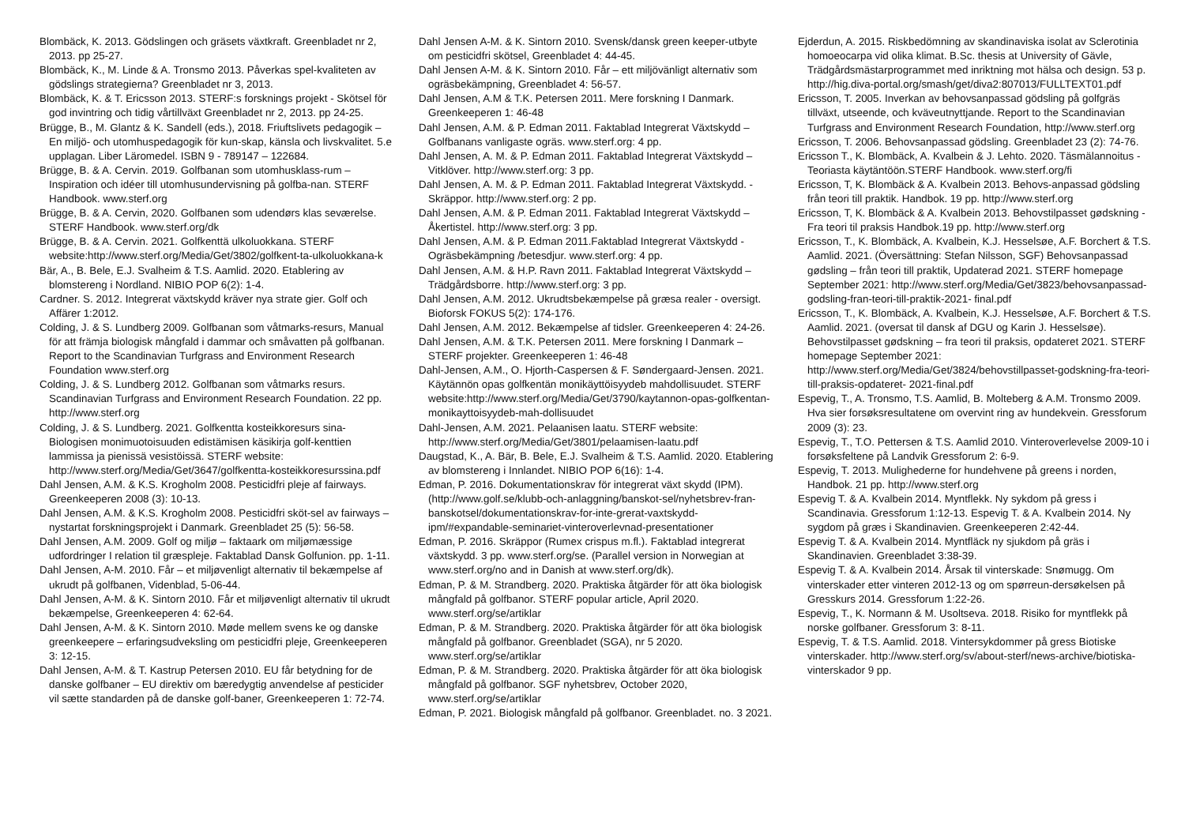Blombäck, K. 2013. Gödslingen och gräsets växtkraft. Greenbladet nr 2, 2013. pp 25-27.
Blombäck, K., M. Linde & A. Tronsmo 2013. Påverkas spel-kvaliteten av gödslings strategierna? Greenbladet nr 3, 2013.
Blombäck, K. & T. Ericsson 2013. STERF:s forsknings projekt - Skötsel för god invintring och tidig vårtillväxt Greenbladet nr 2, 2013. pp 24-25.
Brügge, B., M. Glantz & K. Sandell (eds.), 2018. Friuftslivets pedagogik – En miljö- och utomhuspedagogik för kun-skap, känsla och livskvalitet. 5.e upplagan. Liber Läromedel. ISBN 9 - 789147 – 122684.
Brügge, B. & A. Cervin. 2019. Golfbanan som utomhusklass-rum – Inspiration och idéer till utomhusundervisning på golfba-nan. STERF Handbook. www.sterf.org
Brügge, B. & A. Cervin, 2020. Golfbanen som udendørs klas seværelse. STERF Handbook. www.sterf.org/dk
Brügge, B. & A. Cervin. 2021. Golfkenttä ulkoluokkana. STERF website:http://www.sterf.org/Media/Get/3802/golfkent-ta-ulkoluokkana-k
Bär, A., B. Bele, E.J. Svalheim & T.S. Aamlid. 2020. Etablering av blomstereng i Nordland. NIBIO POP 6(2): 1-4.
Cardner. S. 2012. Integrerat växtskydd kräver nya strate gier. Golf och Affärer 1:2012.
Colding, J. & S. Lundberg 2009. Golfbanan som våtmarks-resurs, Manual för att främja biologisk mångfald i dammar och småvatten på golfbanan. Report to the Scandinavian Turfgrass and Environment Research Foundation www.sterf.org
Colding, J. & S. Lundberg 2012. Golfbanan som våtmarks resurs. Scandinavian Turfgrass and Environment Research Foundation. 22 pp. http://www.sterf.org
Colding, J. & S. Lundberg. 2021. Golfkentta kosteikkoresurs sina- Biologisen monimuotoisuuden edistämisen käsikirja golf-kenttien lammissa ja pienissä vesistöissä. STERF website: http://www.sterf.org/Media/Get/3647/golfkentta-kosteikkoresurssina.pdf
Dahl Jensen, A.M. & K.S. Krogholm 2008. Pesticidfri pleje af fairways. Greenkeeperen 2008 (3): 10-13.
Dahl Jensen, A.M. & K.S. Krogholm 2008. Pesticidfri sköt-sel av fairways – nystartat forskningsprojekt i Danmark. Greenbladet 25 (5): 56-58.
Dahl Jensen, A.M. 2009. Golf og miljø – faktaark om miljømæssige udfordringer I relation til græspleje. Faktablad Dansk Golfunion. pp. 1-11.
Dahl Jensen, A-M. 2010. Får – et miljøvenligt alternativ til bekæmpelse af ukrudt på golfbanen, Videnblad, 5-06-44.
Dahl Jensen, A-M. & K. Sintorn 2010. Får et miljøvenligt alternativ til ukrudt bekæmpelse, Greenkeeperen 4: 62-64.
Dahl Jensen, A-M. & K. Sintorn 2010. Møde mellem svens ke og danske greenkeepere – erfaringsudveksling om pesticidfri pleje, Greenkeeperen 3: 12-15.
Dahl Jensen, A-M. & T. Kastrup Petersen 2010. EU får betydning for de danske golfbaner – EU direktiv om bæredygtig anvendelse af pesticider vil sætte standarden på de danske golf-baner, Greenkeeperen 1: 72-74.
Dahl Jensen A-M. & K. Sintorn 2010. Svensk/dansk green keeper-utbyte om pesticidfri skötsel, Greenbladet 4: 44-45.
Dahl Jensen A-M. & K. Sintorn 2010. Får – ett miljövänligt alternativ som ogräsbekämpning, Greenbladet 4: 56-57.
Dahl Jensen, A.M & T.K. Petersen 2011. Mere forskning I Danmark. Greenkeeperen 1: 46-48
Dahl Jensen, A.M. & P. Edman 2011. Faktablad Integrerat Växtskydd – Golfbanans vanligaste ogräs. www.sterf.org: 4 pp.
Dahl Jensen, A. M. & P. Edman 2011. Faktablad Integrerat Växtskydd – Vitklöver. http://www.sterf.org: 3 pp.
Dahl Jensen, A. M. & P. Edman 2011. Faktablad Integrerat Växtskydd. - Skräppor. http://www.sterf.org: 2 pp.
Dahl Jensen, A.M. & P. Edman 2011. Faktablad Integrerat Växtskydd – Åkertistel. http://www.sterf.org: 3 pp.
Dahl Jensen, A.M. & P. Edman 2011.Faktablad Integrerat Växtskydd - Ogräsbekämpning /betesdjur. www.sterf.org: 4 pp.
Dahl Jensen, A.M. & H.P. Ravn 2011. Faktablad Integrerat Växtskydd – Trädgårdsborre. http://www.sterf.org: 3 pp.
Dahl Jensen, A.M. 2012. Ukrudtsbekæmpelse på græsa realer - oversigt. Bioforsk FOKUS 5(2): 174-176.
Dahl Jensen, A.M. 2012. Bekæmpelse af tidsler. Greenkeeperen 4: 24-26.
Dahl Jensen, A.M. & T.K. Petersen 2011. Mere forskning I Danmark – STERF projekter. Greenkeeperen 1: 46-48
Dahl-Jensen, A.M., O. Hjorth-Caspersen & F. Søndergaard-Jensen. 2021. Käytännön opas golfkentän monikäyttöisyydeb mahdollisuudet. STERF website:http://www.sterf.org/Media/Get/3790/kaytannon-opas-golfkentan-monikayttoisyydeb-mah-dollisuudet
Dahl-Jensen, A.M. 2021. Pelaanisen laatu. STERF website: http://www.sterf.org/Media/Get/3801/pelaamisen-laatu.pdf
Daugstad, K., A. Bär, B. Bele, E.J. Svalheim & T.S. Aamlid. 2020. Etablering av blomstereng i Innlandet. NIBIO POP 6(16): 1-4.
Edman, P. 2016. Dokumentationskrav för integrerat växt skydd (IPM). (http://www.golf.se/klubb-och-anlaggning/banskot-sel/nyhetsbrev-fran-banskotsel/dokumentationskrav-for-inte-grerat-vaxtskydd-ipm/#expandable-seminariet-vinteroverlevnad-presentationer
Edman, P. 2016. Skräppor (Rumex crispus m.fl.). Faktablad integrerat växtskydd. 3 pp. www.sterf.org/se. (Parallel version in Norwegian at www.sterf.org/no and in Danish at www.sterf.org/dk).
Edman, P. & M. Strandberg. 2020. Praktiska åtgärder för att öka biologisk mångfald på golfbanor. STERF popular article, April 2020. www.sterf.org/se/artiklar
Edman, P. & M. Strandberg. 2020. Praktiska åtgärder för att öka biologisk mångfald på golfbanor. Greenbladet (SGA), nr 5 2020. www.sterf.org/se/artiklar
Edman, P. & M. Strandberg. 2020. Praktiska åtgärder för att öka biologisk mångfald på golfbanor. SGF nyhetsbrev, October 2020, www.sterf.org/se/artiklar
Edman, P. 2021. Biologisk mångfald på golfbanor. Greenbladet. no. 3 2021.
Ejderdun, A. 2015. Riskbedömning av skandinaviska isolat av Sclerotinia homoeocarpa vid olika klimat. B.Sc. thesis at University of Gävle, Trädgårdsmästarprogrammet med inriktning mot hälsa och design. 53 p. http://hig.diva-portal.org/smash/get/diva2:807013/FULLTEXT01.pdf
Ericsson, T. 2005. Inverkan av behovsanpassad gödsling på golfgräs tillväxt, utseende, och kväveutnyttjande. Report to the Scandinavian Turfgrass and Environment Research Foundation, http://www.sterf.org
Ericsson, T. 2006. Behovsanpassad gödsling. Greenbladet 23 (2): 74-76.
Ericsson T., K. Blombäck, A. Kvalbein & J. Lehto. 2020. Täsmälannoitus - Teoriasta käytäntöön.STERF Handbook. www.sterf.org/fi
Ericsson, T, K. Blombäck & A. Kvalbein 2013. Behovs-anpassad gödsling från teori till praktik. Handbok. 19 pp. http://www.sterf.org
Ericsson, T, K. Blombäck & A. Kvalbein 2013. Behovstilpasset gødskning - Fra teori til praksis Handbok.19 pp. http://www.sterf.org
Ericsson, T., K. Blombäck, A. Kvalbein, K.J. Hesselsøe, A.F. Borchert & T.S. Aamlid. 2021. (Översättning: Stefan Nilsson, SGF) Behovsanpassad gødsling – från teori till praktik, Updaterad 2021. STERF homepage September 2021: http://www.sterf.org/Media/Get/3823/behovsanpassad-godsling-fran-teori-till-praktik-2021- final.pdf
Ericsson, T., K. Blombäck, A. Kvalbein, K.J. Hesselsøe, A.F. Borchert & T.S. Aamlid. 2021. (oversat til dansk af DGU og Karin J. Hesselsøe). Behovstilpasset gødskning – fra teori til praksis, opdateret 2021. STERF homepage September 2021: http://www.sterf.org/Media/Get/3824/behovstillpasset-godskning-fra-teori-till-praksis-opdateret- 2021-final.pdf
Espevig, T., A. Tronsmo, T.S. Aamlid, B. Molteberg & A.M. Tronsmo 2009. Hva sier forsøksresultatene om overvint ring av hundekvein. Gressforum 2009 (3): 23.
Espevig, T., T.O. Pettersen & T.S. Aamlid 2010. Vinteroverlevelse 2009-10 i forsøksfeltene på Landvik Gressforum 2: 6-9.
Espevig, T. 2013. Mulighederne for hundehvene på greens i norden, Handbok. 21 pp. http://www.sterf.org
Espevig T. & A. Kvalbein 2014. Myntflekk. Ny sykdom på gress i Scandinavia. Gressforum 1:12-13. Espevig T. & A. Kvalbein 2014. Ny sygdom på græs i Skandinavien. Greenkeeperen 2:42-44.
Espevig T. & A. Kvalbein 2014. Myntfläck ny sjukdom på gräs i Skandinavien. Greenbladet 3:38-39.
Espevig T. & A. Kvalbein 2014. Årsak til vinterskade: Snømugg. Om vinterskader etter vinteren 2012-13 og om spørreun-dersøkelsen på Gresskurs 2014. Gressforum 1:22-26.
Espevig, T., K. Normann & M. Usoltseva. 2018. Risiko for myntflekk på norske golfbaner. Gressforum 3: 8-11.
Espevig, T. & T.S. Aamlid. 2018. Vintersykdommer på gress Biotiske vinterskader. http://www.sterf.org/sv/about-sterf/news-archive/biotiska-vinterskador 9 pp.